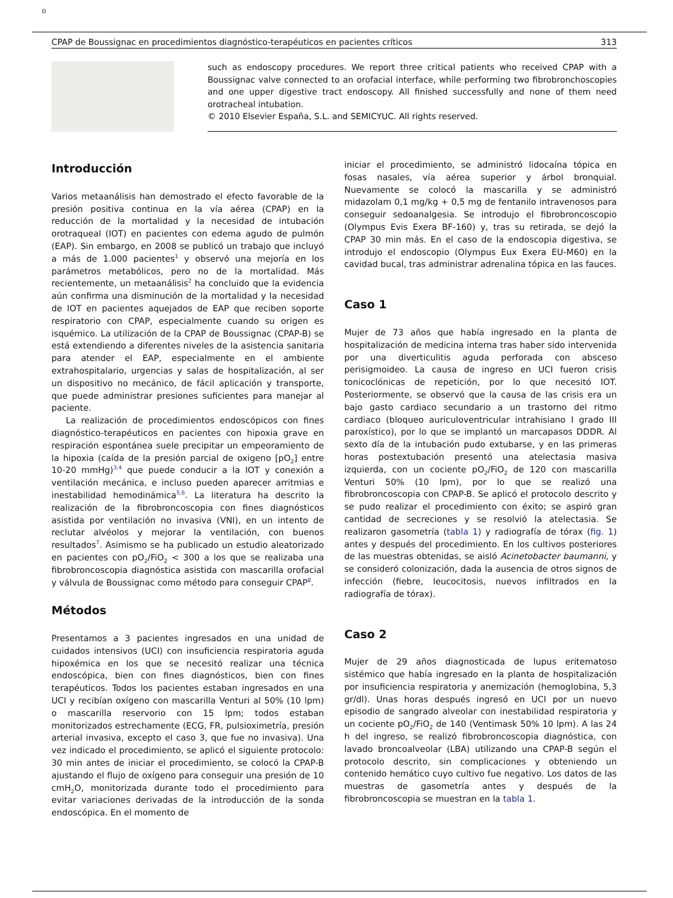D
CPAP de Boussignac en procedimientos diagnóstico-terapéuticos en pacientes críticos 313
such as endoscopy procedures. We report three critical patients who received CPAP with a Boussignac valve connected to an orofacial interface, while performing two fibrobronchoscopies and one upper digestive tract endoscopy. All finished successfully and none of them need orotracheal intubation.
© 2010 Elsevier España, S.L. and SEMICYUC. All rights reserved.
Introducción
Varios metaanálisis han demostrado el efecto favorable de la presión positiva continua en la vía aérea (CPAP) en la reducción de la mortalidad y la necesidad de intubación orotraqueal (IOT) en pacientes con edema agudo de pulmón (EAP). Sin embargo, en 2008 se publicó un trabajo que incluyó a más de 1.000 pacientes<sup>1</sup> y observó una mejoría en los parámetros metabólicos, pero no de la mortalidad. Más recientemente, un metaanálisis<sup>2</sup> ha concluido que la evidencia aún confirma una disminución de la mortalidad y la necesidad de IOT en pacientes aquejados de EAP que reciben soporte respiratorio con CPAP, especialmente cuando su origen es isquémico. La utilización de la CPAP de Boussignac (CPAP-B) se está extendiendo a diferentes niveles de la asistencia sanitaria para atender el EAP, especialmente en el ambiente extrahospitalario, urgencias y salas de hospitalización, al ser un dispositivo no mecánico, de fácil aplicación y transporte, que puede administrar presiones suficientes para manejar al paciente.
La realización de procedimientos endoscópicos con fines diagnóstico-terapéuticos en pacientes con hipoxia grave en respiración espontánea suele precipitar un empeoramiento de la hipoxia (caída de la presión parcial de oxigeno [pO<sub>2</sub>] entre 10-20 mmHg)<sup>3,4</sup> que puede conducir a la IOT y conexión a ventilación mecánica, e incluso pueden aparecer arritmias e inestabilidad hemodinámica<sup>5,6</sup>. La literatura ha descrito la realización de la fibrobroncoscopia con fines diagnósticos asistida por ventilación no invasiva (VNI), en un intento de reclutar alvéolos y mejorar la ventilación, con buenos resultados<sup>7</sup>. Asimismo se ha publicado un estudio aleatorizado en pacientes con pO<sub>2</sub>/FiO<sub>2</sub> < 300 a los que se realizaba una fibrobroncoscopia diagnóstica asistida con mascarilla orofacial y válvula de Boussignac como método para conseguir CPAP<sup>8</sup>.
Métodos
Presentamos a 3 pacientes ingresados en una unidad de cuidados intensivos (UCI) con insuficiencia respiratoria aguda hipoxémica en los que se necesitó realizar una técnica endoscópica, bien con fines diagnósticos, bien con fines terapéuticos. Todos los pacientes estaban ingresados en una UCI y recibían oxígeno con mascarilla Venturi al 50% (10 lpm) o mascarilla reservorio con 15 lpm; todos estaban monitorizados estrechamente (ECG, FR, pulsioximetría, presión arterial invasiva, excepto el caso 3, que fue no invasiva). Una vez indicado el procedimiento, se aplicó el siguiente protocolo: 30 min antes de iniciar el procedimiento, se colocó la CPAP-B ajustando el flujo de oxígeno para conseguir una presión de 10 cmH<sub>2</sub>O, monitorizada durante todo el procedimiento para evitar variaciones derivadas de la introducción de la sonda endoscópica. En el momento de
iniciar el procedimiento, se administró lidocaína tópica en fosas nasales, vía aérea superior y árbol bronquial. Nuevamente se colocó la mascarilla y se administró midazolam 0,1 mg/kg + 0,5 mg de fentanilo intravenosos para conseguir sedoanalgesia. Se introdujo el fibrobroncoscopio (Olympus Evis Exera BF-160) y, tras su retirada, se dejó la CPAP 30 min más. En el caso de la endoscopia digestiva, se introdujo el endoscopio (Olympus Eux Exera EU-M60) en la cavidad bucal, tras administrar adrenalina tópica en las fauces.
Caso 1
Mujer de 73 años que había ingresado en la planta de hospitalización de medicina interna tras haber sido intervenida por una diverticulitis aguda perforada con absceso perisigmoideo. La causa de ingreso en UCI fueron crisis tonicoclónicas de repetición, por lo que necesitó IOT. Posteriormente, se observó que la causa de las crisis era un bajo gasto cardiaco secundario a un trastorno del ritmo cardiaco (bloqueo auriculoventricular intrahisiano I grado III paroxístico), por lo que se implantó un marcapasos DDDR. Al sexto día de la intubación pudo extubarse, y en las primeras horas postextubación presentó una atelectasia masiva izquierda, con un cociente pO<sub>2</sub>/FiO<sub>2</sub> de 120 con mascarilla Venturi 50% (10 lpm), por lo que se realizó una fibrobroncoscopia con CPAP-B. Se aplicó el protocolo descrito y se pudo realizar el procedimiento con éxito; se aspiró gran cantidad de secreciones y se resolvió la atelectasia. Se realizaron gasometría (tabla 1) y radiografía de tórax (fig. 1) antes y después del procedimiento. En los cultivos posteriores de las muestras obtenidas, se aisló Acinetobacter baumanni, y se consideró colonización, dada la ausencia de otros signos de infección (fiebre, leucocitosis, nuevos infiltrados en la radiografía de tórax).
Caso 2
Mujer de 29 años diagnosticada de lupus eritematoso sistémico que había ingresado en la planta de hospitalización por insuficiencia respiratoria y anemización (hemoglobina, 5,3 gr/dl). Unas horas después ingresó en UCI por un nuevo episodio de sangrado alveolar con inestabilidad respiratoria y un cociente pO<sub>2</sub>/FiO<sub>2</sub> de 140 (Ventimask 50% 10 lpm). A las 24 h del ingreso, se realizó fibrobroncoscopia diagnóstica, con lavado broncoalveolar (LBA) utilizando una CPAP-B según el protocolo descrito, sin complicaciones y obteniendo un contenido hemático cuyo cultivo fue negativo. Los datos de las muestras de gasometría antes y después de la fibrobroncoscopia se muestran en la tabla 1.